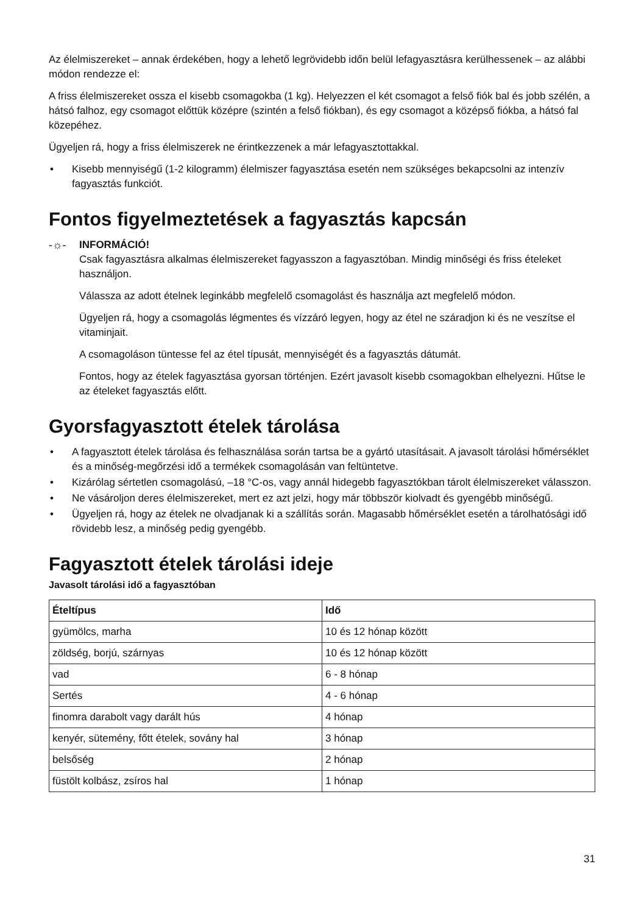Az élelmiszereket – annak érdekében, hogy a lehető legrövidebb időn belül lefagyasztásra kerülhessenek – az alábbi módon rendezze el:
A friss élelmiszereket ossza el kisebb csomagokba (1 kg). Helyezzen el két csomagot a felső fiók bal és jobb szélén, a hátsó falhoz, egy csomagot előttük középre (szintén a felső fiókban), és egy csomagot a középső fiókba, a hátsó fal közepéhez.
Ügyeljen rá, hogy a friss élelmiszerek ne érintkezzenek a már lefagyasztottakkal.
• Kisebb mennyiségű (1-2 kilogramm) élelmiszer fagyasztása esetén nem szükséges bekapcsolni az intenzív fagyasztás funkciót.
Fontos figyelmeztetések a fagyasztás kapcsán
-☼-
INFORMÁCIÓ!
Csak fagyasztásra alkalmas élelmiszereket fagyasszon a fagyasztóban. Mindig minőségi és friss ételeket használjon.
Válassza az adott ételnek leginkább megfelelő csomagolást és használja azt megfelelő módon.
Ügyeljen rá, hogy a csomagolás légmentes és vízzáró legyen, hogy az étel ne száradjon ki és ne veszítse el vitaminjait.
A csomagoláson tüntesse fel az étel típusát, mennyiségét és a fagyasztás dátumát.
Fontos, hogy az ételek fagyasztása gyorsan történjen. Ezért javasolt kisebb csomagokban elhelyezni. Hűtse le az ételeket fagyasztás előtt.
Gyorsfagyasztott ételek tárolása
• A fagyasztott ételek tárolása és felhasználása során tartsa be a gyártó utasításait. A javasolt tárolási hőmérséklet és a minőség-megőrzési idő a termékek csomagolásán van feltüntetve.
• Kizárólag sértetlen csomagolású, –18 °C-os, vagy annál hidegebb fagyasztókban tárolt élelmiszereket válasszon.
• Ne vásároljon deres élelmiszereket, mert ez azt jelzi, hogy már többször kiolvadt és gyengébb minőségű.
• Ügyeljen rá, hogy az ételek ne olvadjanak ki a szállítás során. Magasabb hőmérséklet esetén a tárolhatósági idő rövidebb lesz, a minőség pedig gyengébb.
Fagyasztott ételek tárolási ideje
Javasolt tárolási idő a fagyasztóban
| Ételtípus | Idő |
| --- | --- |
| gyümölcs, marha | 10 és 12 hónap között |
| zöldség, borjú, szárnyas | 10 és 12 hónap között |
| vad | 6 - 8 hónap |
| Sertés | 4 - 6 hónap |
| finomra darabolt vagy darált hús | 4 hónap |
| kenyér, sütemény, főtt ételek, sovány hal | 3 hónap |
| belsőség | 2 hónap |
| füstölt kolbász, zsíros hal | 1 hónap |
31